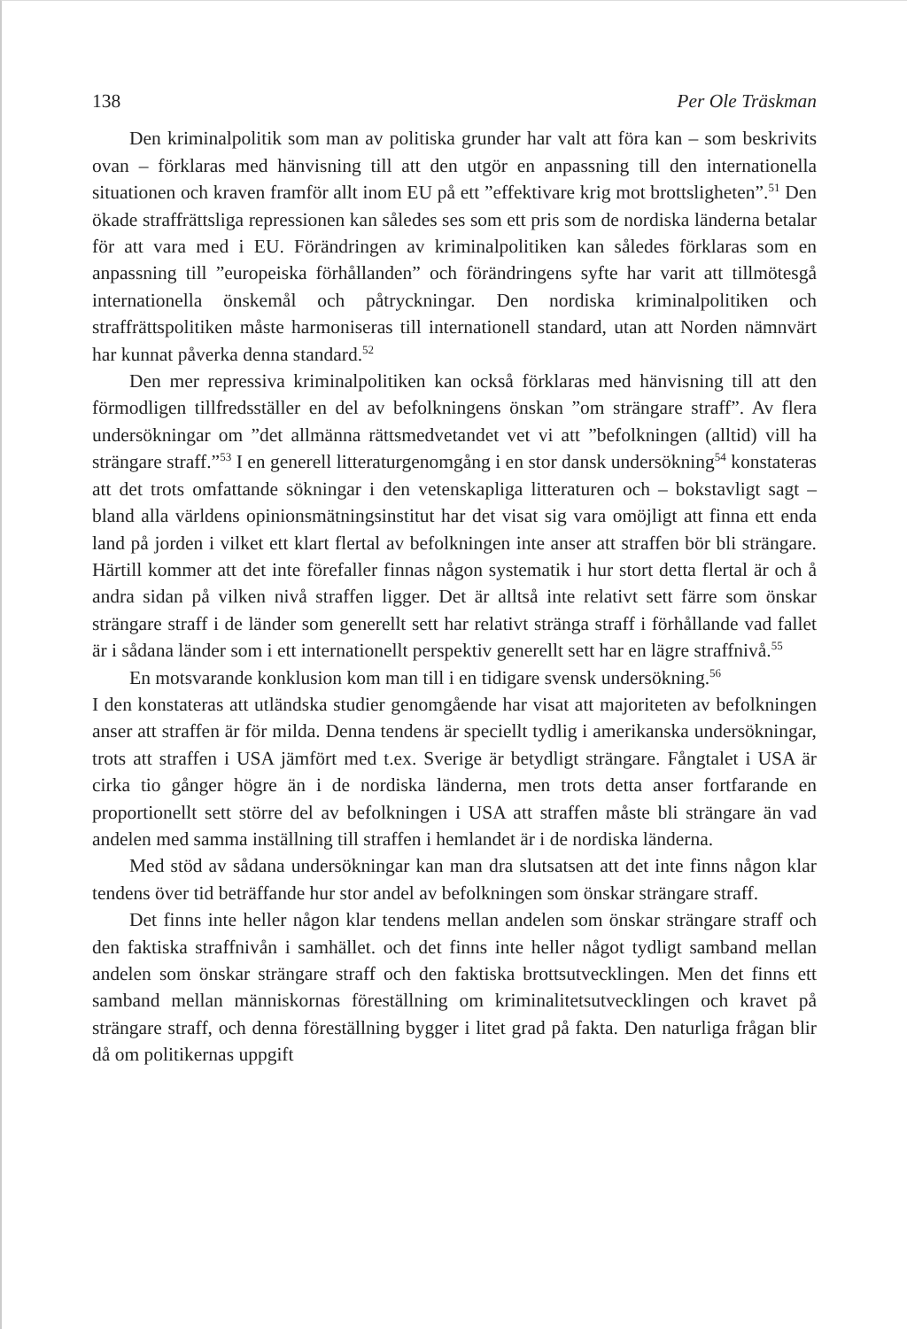138 Per Ole Träskman
Den kriminalpolitik som man av politiska grunder har valt att föra kan – som beskrivits ovan – förklaras med hänvisning till att den utgör en anpassning till den internationella situationen och kraven framför allt inom EU på ett ”effektivare krig mot brottsligheten”.<sup>51</sup> Den ökade straffrättsliga repressionen kan således ses som ett pris som de nordiska länderna betalar för att vara med i EU. Förändringen av kriminalpolitiken kan således förklaras som en anpassning till ”europeiska förhållanden” och förändringens syfte har varit att tillmötesgå internationella önskemål och påtryckningar. Den nordiska kriminalpolitiken och straffrättspolitiken måste harmoniseras till internationell standard, utan att Norden nämnvärt har kunnat påverka denna standard.<sup>52</sup>
Den mer repressiva kriminalpolitiken kan också förklaras med hänvisning till att den förmodligen tillfredsställer en del av befolkningens önskan ”om strängare straff”. Av flera undersökningar om ”det allmänna rättsmedvetandet vet vi att ”befolkningen (alltid) vill ha strängare straff.”<sup>53</sup> I en generell litteraturgenomgång i en stor dansk undersökning<sup>54</sup> konstateras att det trots omfattande sökningar i den vetenskapliga litteraturen och – bokstavligt sagt – bland alla världens opinionsmätningsinstitut har det visat sig vara omöjligt att finna ett enda land på jorden i vilket ett klart flertal av befolkningen inte anser att straffen bör bli strängare. Härtill kommer att det inte förefaller finnas någon systematik i hur stort detta flertal är och å andra sidan på vilken nivå straffen ligger. Det är alltså inte relativt sett färre som önskar strängare straff i de länder som generellt sett har relativt stränga straff i förhållande vad fallet är i sådana länder som i ett internationellt perspektiv generellt sett har en lägre straffnivå.<sup>55</sup>
En motsvarande konklusion kom man till i en tidigare svensk undersökning.<sup>56</sup>
I den konstateras att utländska studier genomgående har visat att majoriteten av befolkningen anser att straffen är för milda. Denna tendens är speciellt tydlig i amerikanska undersökningar, trots att straffen i USA jämfört med t.ex. Sverige är betydligt strängare. Fångtalet i USA är cirka tio gånger högre än i de nordiska länderna, men trots detta anser fortfarande en proportionellt sett större del av befolkningen i USA att straffen måste bli strängare än vad andelen med samma inställning till straffen i hemlandet är i de nordiska länderna.
Med stöd av sådana undersökningar kan man dra slutsatsen att det inte finns någon klar tendens över tid beträffande hur stor andel av befolkningen som önskar strängare straff.
Det finns inte heller någon klar tendens mellan andelen som önskar strängare straff och den faktiska straffnivån i samhället. och det finns inte heller något tydligt samband mellan andelen som önskar strängare straff och den faktiska brottsutvecklingen. Men det finns ett samband mellan människornas föreställning om kriminalitetsutvecklingen och kravet på strängare straff, och denna föreställning bygger i litet grad på fakta. Den naturliga frågan blir då om politikernas uppgift